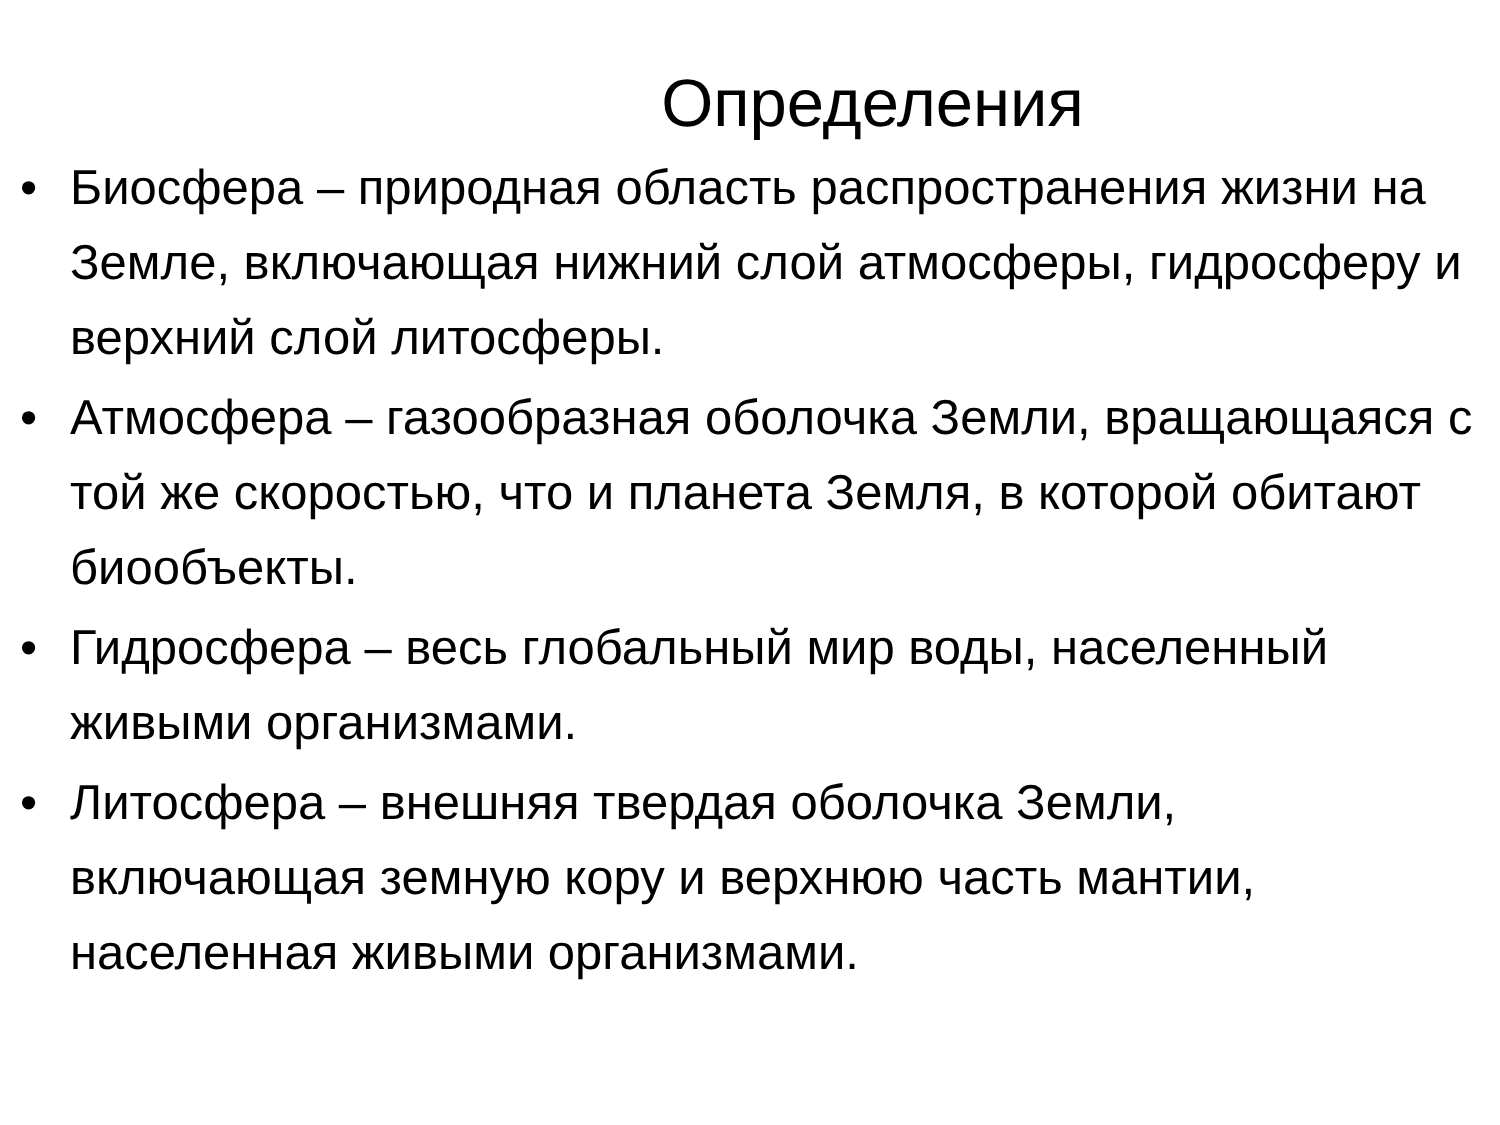Определения
• Биосфера – природная область распространения жизни на Земле, включающая нижний слой атмосферы, гидросферу и верхний слой литосферы.
• Атмосфера – газообразная оболочка Земли, вращающаяся с той же скоростью, что и планета Земля, в которой обитают биообъекты.
• Гидросфера – весь глобальный мир воды, населенный живыми организмами.
• Литосфера – внешняя твердая оболочка Земли, включающая земную кору и верхнюю часть мантии, населенная живыми организмами.